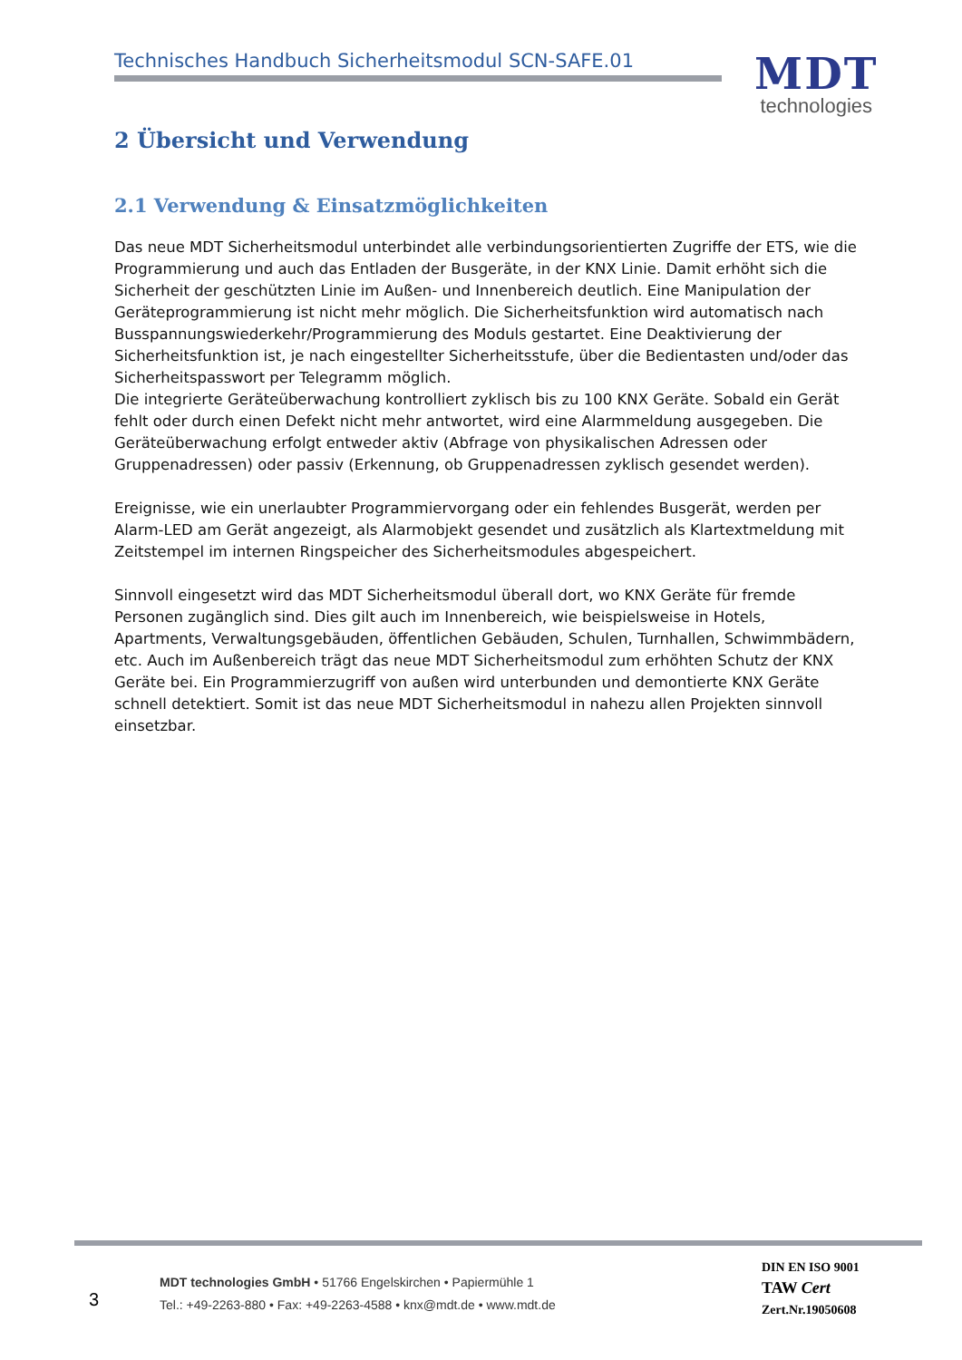Technisches Handbuch Sicherheitsmodul SCN-SAFE.01
MDT
technologies
2 Übersicht und Verwendung
2.1 Verwendung & Einsatzmöglichkeiten
Das neue MDT Sicherheitsmodul unterbindet alle verbindungsorientierten Zugriffe der ETS, wie die Programmierung und auch das Entladen der Busgeräte, in der KNX Linie. Damit erhöht sich die Sicherheit der geschützten Linie im Außen- und Innenbereich deutlich. Eine Manipulation der Geräteprogrammierung ist nicht mehr möglich. Die Sicherheitsfunktion wird automatisch nach Busspannungswiederkehr/Programmierung des Moduls gestartet. Eine Deaktivierung der Sicherheitsfunktion ist, je nach eingestellter Sicherheitsstufe, über die Bedientasten und/oder das Sicherheitspasswort per Telegramm möglich.
Die integrierte Geräteüberwachung kontrolliert zyklisch bis zu 100 KNX Geräte. Sobald ein Gerät fehlt oder durch einen Defekt nicht mehr antwortet, wird eine Alarmmeldung ausgegeben. Die Geräteüberwachung erfolgt entweder aktiv (Abfrage von physikalischen Adressen oder Gruppenadressen) oder passiv (Erkennung, ob Gruppenadressen zyklisch gesendet werden).
Ereignisse, wie ein unerlaubter Programmiervorgang oder ein fehlendes Busgerät, werden per Alarm-LED am Gerät angezeigt, als Alarmobjekt gesendet und zusätzlich als Klartextmeldung mit Zeitstempel im internen Ringspeicher des Sicherheitsmodules abgespeichert.
Sinnvoll eingesetzt wird das MDT Sicherheitsmodul überall dort, wo KNX Geräte für fremde Personen zugänglich sind. Dies gilt auch im Innenbereich, wie beispielsweise in Hotels, Apartments, Verwaltungsgebäuden, öffentlichen Gebäuden, Schulen, Turnhallen, Schwimmbädern, etc. Auch im Außenbereich trägt das neue MDT Sicherheitsmodul zum erhöhten Schutz der KNX Geräte bei. Ein Programmierzugriff von außen wird unterbunden und demontierte KNX Geräte schnell detektiert. Somit ist das neue MDT Sicherheitsmodul in nahezu allen Projekten sinnvoll einsetzbar.
3
MDT technologies GmbH • 51766 Engelskirchen • Papiermühle 1
Tel.: +49-2263-880 • Fax: +49-2263-4588 • knx@mdt.de • www.mdt.de
DIN EN ISO 9001
TAW Cert
Zert.Nr.19050608